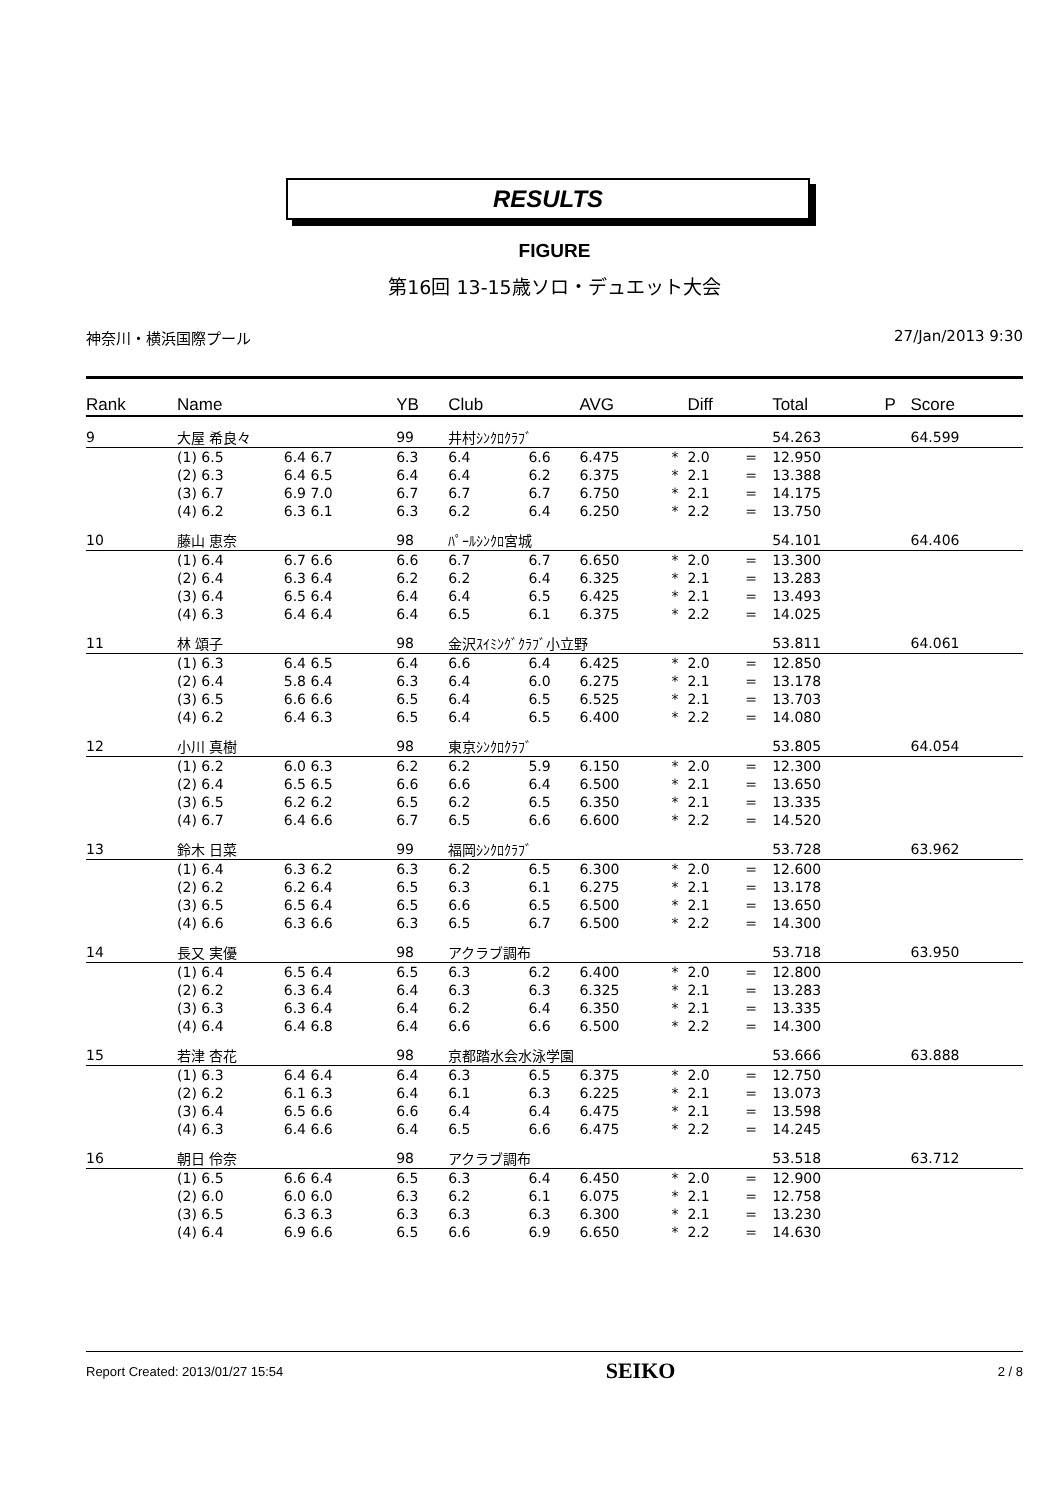RESULTS
FIGURE
第16回 13-15歳ソロ・デュエット大会
神奈川・横浜国際プール 27/Jan/2013 9:30
| Rank | Name | | | YB | Club | | AVG | | Diff | | Total | P | Score |
| --- | --- | --- | --- | --- | --- | --- | --- | --- | --- | --- | --- | --- | --- |
| 9 | 大屋 希良々 | | | 99 | 井村ｼﾝｸﾛｸﾗﾌﾞ | | | | | | 54.263 | | 64.599 |
| | (1) 6.5 | 6.4 6.7 | | 6.3 | 6.4 | 6.6 | 6.475 | * | 2.0 | = | 12.950 | | |
| | (2) 6.3 | 6.4 6.5 | | 6.4 | 6.4 | 6.2 | 6.375 | * | 2.1 | = | 13.388 | | |
| | (3) 6.7 | 6.9 7.0 | | 6.7 | 6.7 | 6.7 | 6.750 | * | 2.1 | = | 14.175 | | |
| | (4) 6.2 | 6.3 6.1 | | 6.3 | 6.2 | 6.4 | 6.250 | * | 2.2 | = | 13.750 | | |
| 10 | 藤山 恵奈 | | | 98 | ﾊﾟｰﾙｼﾝｸﾛ宮城 | | | | | | 54.101 | | 64.406 |
| | (1) 6.4 | 6.7 6.6 | | 6.6 | 6.7 | 6.7 | 6.650 | * | 2.0 | = | 13.300 | | |
| | (2) 6.4 | 6.3 6.4 | | 6.2 | 6.2 | 6.4 | 6.325 | * | 2.1 | = | 13.283 | | |
| | (3) 6.4 | 6.5 6.4 | | 6.4 | 6.4 | 6.5 | 6.425 | * | 2.1 | = | 13.493 | | |
| | (4) 6.3 | 6.4 6.4 | | 6.4 | 6.5 | 6.1 | 6.375 | * | 2.2 | = | 14.025 | | |
| 11 | 林 頌子 | | | 98 | 金沢ｽｲﾐﾝｸﾞｸﾗﾌﾞ小立野 | | | | | | 53.811 | | 64.061 |
| | (1) 6.3 | 6.4 6.5 | | 6.4 | 6.6 | 6.4 | 6.425 | * | 2.0 | = | 12.850 | | |
| | (2) 6.4 | 5.8 6.4 | | 6.3 | 6.4 | 6.0 | 6.275 | * | 2.1 | = | 13.178 | | |
| | (3) 6.5 | 6.6 6.6 | | 6.5 | 6.4 | 6.5 | 6.525 | * | 2.1 | = | 13.703 | | |
| | (4) 6.2 | 6.4 6.3 | | 6.5 | 6.4 | 6.5 | 6.400 | * | 2.2 | = | 14.080 | | |
| 12 | 小川 真樹 | | | 98 | 東京ｼﾝｸﾛｸﾗﾌﾞ | | | | | | 53.805 | | 64.054 |
| | (1) 6.2 | 6.0 6.3 | | 6.2 | 6.2 | 5.9 | 6.150 | * | 2.0 | = | 12.300 | | |
| | (2) 6.4 | 6.5 6.5 | | 6.6 | 6.6 | 6.4 | 6.500 | * | 2.1 | = | 13.650 | | |
| | (3) 6.5 | 6.2 6.2 | | 6.5 | 6.2 | 6.5 | 6.350 | * | 2.1 | = | 13.335 | | |
| | (4) 6.7 | 6.4 6.6 | | 6.7 | 6.5 | 6.6 | 6.600 | * | 2.2 | = | 14.520 | | |
| 13 | 鈴木 日菜 | | | 99 | 福岡ｼﾝｸﾛｸﾗﾌﾞ | | | | | | 53.728 | | 63.962 |
| | (1) 6.4 | 6.3 6.2 | | 6.3 | 6.2 | 6.5 | 6.300 | * | 2.0 | = | 12.600 | | |
| | (2) 6.2 | 6.2 6.4 | | 6.5 | 6.3 | 6.1 | 6.275 | * | 2.1 | = | 13.178 | | |
| | (3) 6.5 | 6.5 6.4 | | 6.5 | 6.6 | 6.5 | 6.500 | * | 2.1 | = | 13.650 | | |
| | (4) 6.6 | 6.3 6.6 | | 6.3 | 6.5 | 6.7 | 6.500 | * | 2.2 | = | 14.300 | | |
| 14 | 長又 実優 | | | 98 | アクラブ調布 | | | | | | 53.718 | | 63.950 |
| | (1) 6.4 | 6.5 6.4 | | 6.5 | 6.3 | 6.2 | 6.400 | * | 2.0 | = | 12.800 | | |
| | (2) 6.2 | 6.3 6.4 | | 6.4 | 6.3 | 6.3 | 6.325 | * | 2.1 | = | 13.283 | | |
| | (3) 6.3 | 6.3 6.4 | | 6.4 | 6.2 | 6.4 | 6.350 | * | 2.1 | = | 13.335 | | |
| | (4) 6.4 | 6.4 6.8 | | 6.4 | 6.6 | 6.6 | 6.500 | * | 2.2 | = | 14.300 | | |
| 15 | 若津 杏花 | | | 98 | 京都踏水会水泳学園 | | | | | | 53.666 | | 63.888 |
| | (1) 6.3 | 6.4 6.4 | | 6.4 | 6.3 | 6.5 | 6.375 | * | 2.0 | = | 12.750 | | |
| | (2) 6.2 | 6.1 6.3 | | 6.4 | 6.1 | 6.3 | 6.225 | * | 2.1 | = | 13.073 | | |
| | (3) 6.4 | 6.5 6.6 | | 6.6 | 6.4 | 6.4 | 6.475 | * | 2.1 | = | 13.598 | | |
| | (4) 6.3 | 6.4 6.6 | | 6.4 | 6.5 | 6.6 | 6.475 | * | 2.2 | = | 14.245 | | |
| 16 | 朝日 伶奈 | | | 98 | アクラブ調布 | | | | | | 53.518 | | 63.712 |
| | (1) 6.5 | 6.6 6.4 | | 6.5 | 6.3 | 6.4 | 6.450 | * | 2.0 | = | 12.900 | | |
| | (2) 6.0 | 6.0 6.0 | | 6.3 | 6.2 | 6.1 | 6.075 | * | 2.1 | = | 12.758 | | |
| | (3) 6.5 | 6.3 6.3 | | 6.3 | 6.3 | 6.3 | 6.300 | * | 2.1 | = | 13.230 | | |
| | (4) 6.4 | 6.9 6.6 | | 6.5 | 6.6 | 6.9 | 6.650 | * | 2.2 | = | 14.630 | | |
Report Created: 2013/01/27 15:54 SEIKO 2 / 8